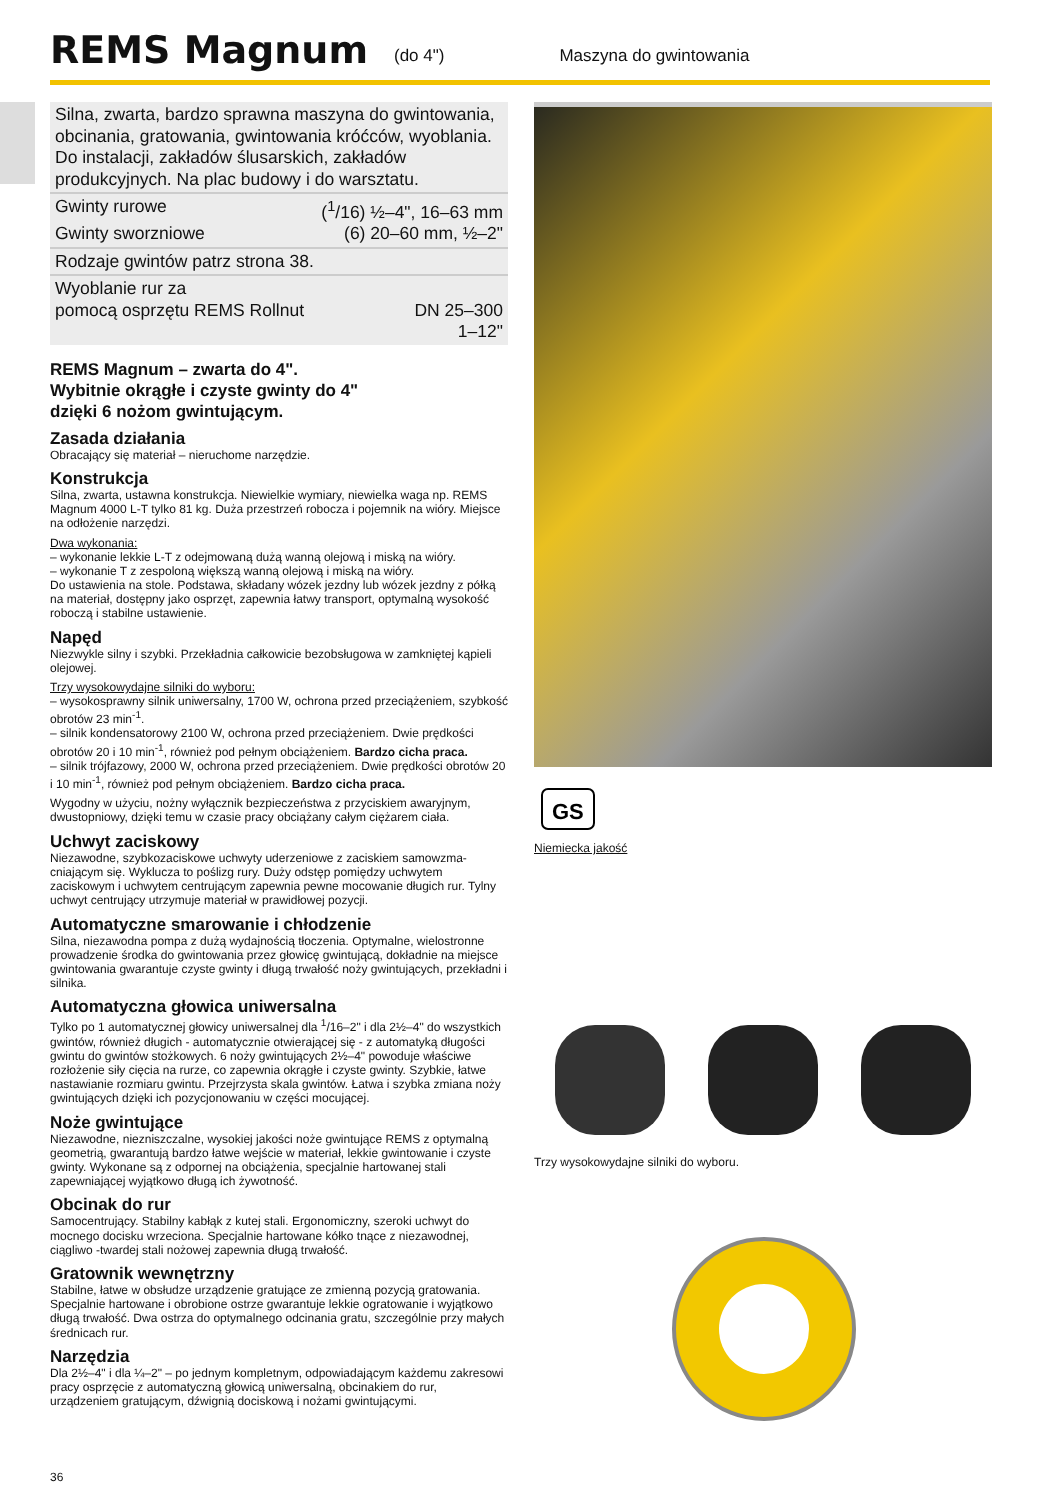REMS Magnum
(do 4") Maszyna do gwintowania
Silna, zwarta, bardzo sprawna maszyna do gwintowania, obcinania, gratowania, gwintowania króćców, wyoblania. Do instalacji, zakładów ślusarskich, zakładów produkcyjnych. Na plac budowy i do warsztatu.
Gwinty rurowe (<sup>1</sup>/16) ½–4", 16–63 mm
Gwinty sworzniowe (6) 20–60 mm, ½–2"
Rodzaje gwintów patrz strona 38.
Wyoblanie rur za
pomocą osprzętu REMS Rollnut
DN 25–300
1–12"
REMS Magnum – zwarta do 4".
Wybitnie okrągłe i czyste gwinty do 4"
dzięki 6 nożom gwintującym.
Zasada działania
Obracający się materiał – nieruchome narzędzie.
Konstrukcja
Silna, zwarta, ustawna konstrukcja. Niewielkie wymiary, niewielka waga np. REMS Magnum 4000 L-T tylko 81 kg. Duża przestrzeń robocza i pojemnik na wióry. Miejsce na odłożenie narzędzi.
Dwa wykonania:
– wykonanie lekkie L-T z odejmowaną dużą wanną olejową i miską na wióry.
– wykonanie T z zespoloną większą wanną olejową i miską na wióry.
Do ustawienia na stole. Podstawa, składany wózek jezdny lub wózek jezdny z półką na materiał, dostępny jako osprzęt, zapewnia łatwy transport, optymalną wysokość roboczą i stabilne ustawienie.
Napęd
Niezwykle silny i szybki. Przekładnia całkowicie bezobsługowa w zamkniętej kąpieli olejowej.
Trzy wysokowydajne silniki do wyboru:
– wysokosprawny silnik uniwersalny, 1700 W, ochrona przed przeciążeniem, szybkość obrotów 23 min<sup>-1</sup>.
– silnik kondensatorowy 2100 W, ochrona przed przeciążeniem. Dwie prędkości obrotów 20 i 10 min<sup>-1</sup>, również pod pełnym obciążeniem. Bardzo cicha praca.
– silnik trójfazowy, 2000 W, ochrona przed przeciążeniem. Dwie prędkości obrotów 20 i 10 min<sup>-1</sup>, również pod pełnym obciążeniem. Bardzo cicha praca.
Wygodny w użyciu, nożny wyłącznik bezpieczeństwa z przyciskiem awaryjnym, dwustopniowy, dzięki temu w czasie pracy obciążany całym ciężarem ciała.
Uchwyt zaciskowy
Niezawodne, szybkozaciskowe uchwyty uderzeniowe z zaciskiem samowzma­-cniającym się. Wyklucza to poślizg rury. Duży odstęp pomiędzy uchwytem zaciskowym i uchwytem centrującym zapewnia pewne mocowanie długich rur. Tylny uchwyt centrujący utrzymuje materiał w prawidłowej pozycji.
Automatyczne smarowanie i chłodzenie
Silna, niezawodna pompa z dużą wydajnością tłoczenia. Optymalne, wielostronne prowadzenie środka do gwintowania przez głowicę gwintującą, dokładnie na miejsce gwintowania gwarantuje czyste gwinty i długą trwałość noży gwintujących, przekładni i silnika.
Automatyczna głowica uniwersalna
Tylko po 1 automatycznej głowicy uniwersalnej dla <sup>1</sup>/16–2" i dla 2½–4" do wszystkich gwintów, również długich - automatycznie otwierającej się - z automatyką długości gwintu do gwintów stożkowych. 6 noży gwintujących 2½–4" powoduje właściwe rozłożenie siły cięcia na rurze, co zapewnia okrągłe i czyste gwinty. Szybkie, łatwe nastawianie rozmiaru gwintu. Przejrzysta skala gwintów. Łatwa i szybka zmiana noży gwintujących dzięki ich pozycjonowaniu w części mocującej.
Noże gwintujące
Niezawodne, niezniszczalne, wysokiej jakości noże gwintujące REMS z optymalną geometrią, gwarantują bardzo łatwe wejście w materiał, lekkie gwintowanie i czyste gwinty. Wykonane są z odpornej na obciążenia, specjalnie hartowanej stali zapewniającej wyjątkowo długą ich żywotność.
Obcinak do rur
Samocentrujący. Stabilny kabłąk z kutej stali. Ergonomiczny, szeroki uchwyt do mocnego docisku wrzeciona. Specjalnie hartowane kółko tnące z niezawodnej, ciągliwo -twardej stali nożowej zapewnia długą trwałość.
Gratownik wewnętrzny
Stabilne, łatwe w obsłudze urządzenie gratujące ze zmienną pozycją gratowania. Specjalnie hartowane i obrobione ostrze gwarantuje lekkie ogratowanie i wyjątkowo długą trwałość. Dwa ostrza do optymalnego odcinania gratu, szczególnie przy małych średnicach rur.
Narzędzia
Dla 2½–4" i dla ¼–2" – po jednym kompletnym, odpowiadającym każdemu zakresowi pracy osprzęcie z automatyczną głowicą uniwersalną, obcinakiem do rur, urządzeniem gratującym, dźwignią dociskową i nożami gwintującymi.
GS
Niemiecka jakość
Trzy wysokowydajne silniki do wyboru.
36